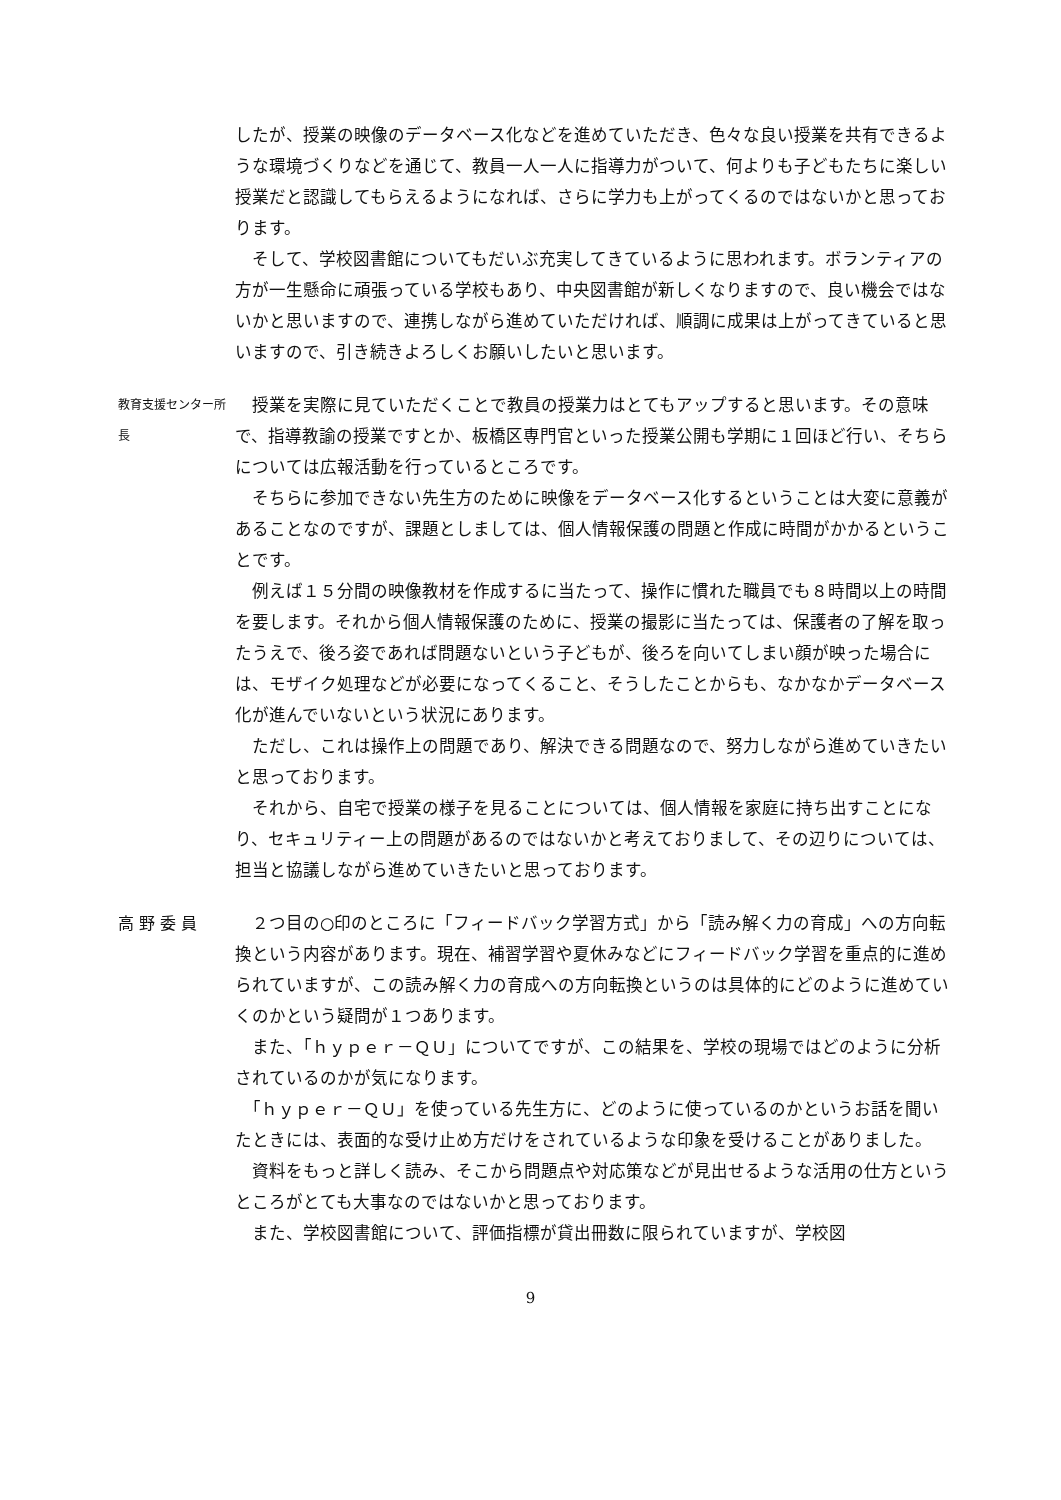したが、授業の映像のデータベース化などを進めていただき、色々な良い授業を共有できるような環境づくりなどを通じて、教員一人一人に指導力がついて、何よりも子どもたちに楽しい授業だと認識してもらえるようになれば、さらに学力も上がってくるのではないかと思っております。
　そして、学校図書館についてもだいぶ充実してきているように思われます。ボランティアの方が一生懸命に頑張っている学校もあり、中央図書館が新しくなりますので、良い機会ではないかと思いますので、連携しながら進めていただければ、順調に成果は上がってきていると思いますので、引き続きよろしくお願いしたいと思います。
教育支援センター所長
　授業を実際に見ていただくことで教員の授業力はとてもアップすると思います。その意味で、指導教諭の授業ですとか、板橋区専門官といった授業公開も学期に１回ほど行い、そちらについては広報活動を行っているところです。
　そちらに参加できない先生方のために映像をデータベース化するということは大変に意義があることなのですが、課題としましては、個人情報保護の問題と作成に時間がかかるということです。
　例えば１５分間の映像教材を作成するに当たって、操作に慣れた職員でも８時間以上の時間を要します。それから個人情報保護のために、授業の撮影に当たっては、保護者の了解を取ったうえで、後ろ姿であれば問題ないという子どもが、後ろを向いてしまい顔が映った場合には、モザイク処理などが必要になってくること、そうしたことからも、なかなかデータベース化が進んでいないという状況にあります。
　ただし、これは操作上の問題であり、解決できる問題なので、努力しながら進めていきたいと思っております。
　それから、自宅で授業の様子を見ることについては、個人情報を家庭に持ち出すことになり、セキュリティー上の問題があるのではないかと考えておりまして、その辺りについては、担当と協議しながら進めていきたいと思っております。
高 野 委 員 　２つ目の○印のところに「フィードバック学習方式」から「読み解く力の育成」への方向転換という内容があります。現在、補習学習や夏休みなどにフィードバック学習を重点的に進められていますが、この読み解く力の育成への方向転換というのは具体的にどのように進めていくのかという疑問が１つあります。
　また、「ｈｙｐｅｒ－ＱＵ」についてですが、この結果を、学校の現場ではどのように分析されているのかが気になります。
　「ｈｙｐｅｒ－ＱＵ」を使っている先生方に、どのように使っているのかというお話を聞いたときには、表面的な受け止め方だけをされているような印象を受けることがありました。
　資料をもっと詳しく読み、そこから問題点や対応策などが見出せるような活用の仕方というところがとても大事なのではないかと思っております。
　また、学校図書館について、評価指標が貸出冊数に限られていますが、学校図
9